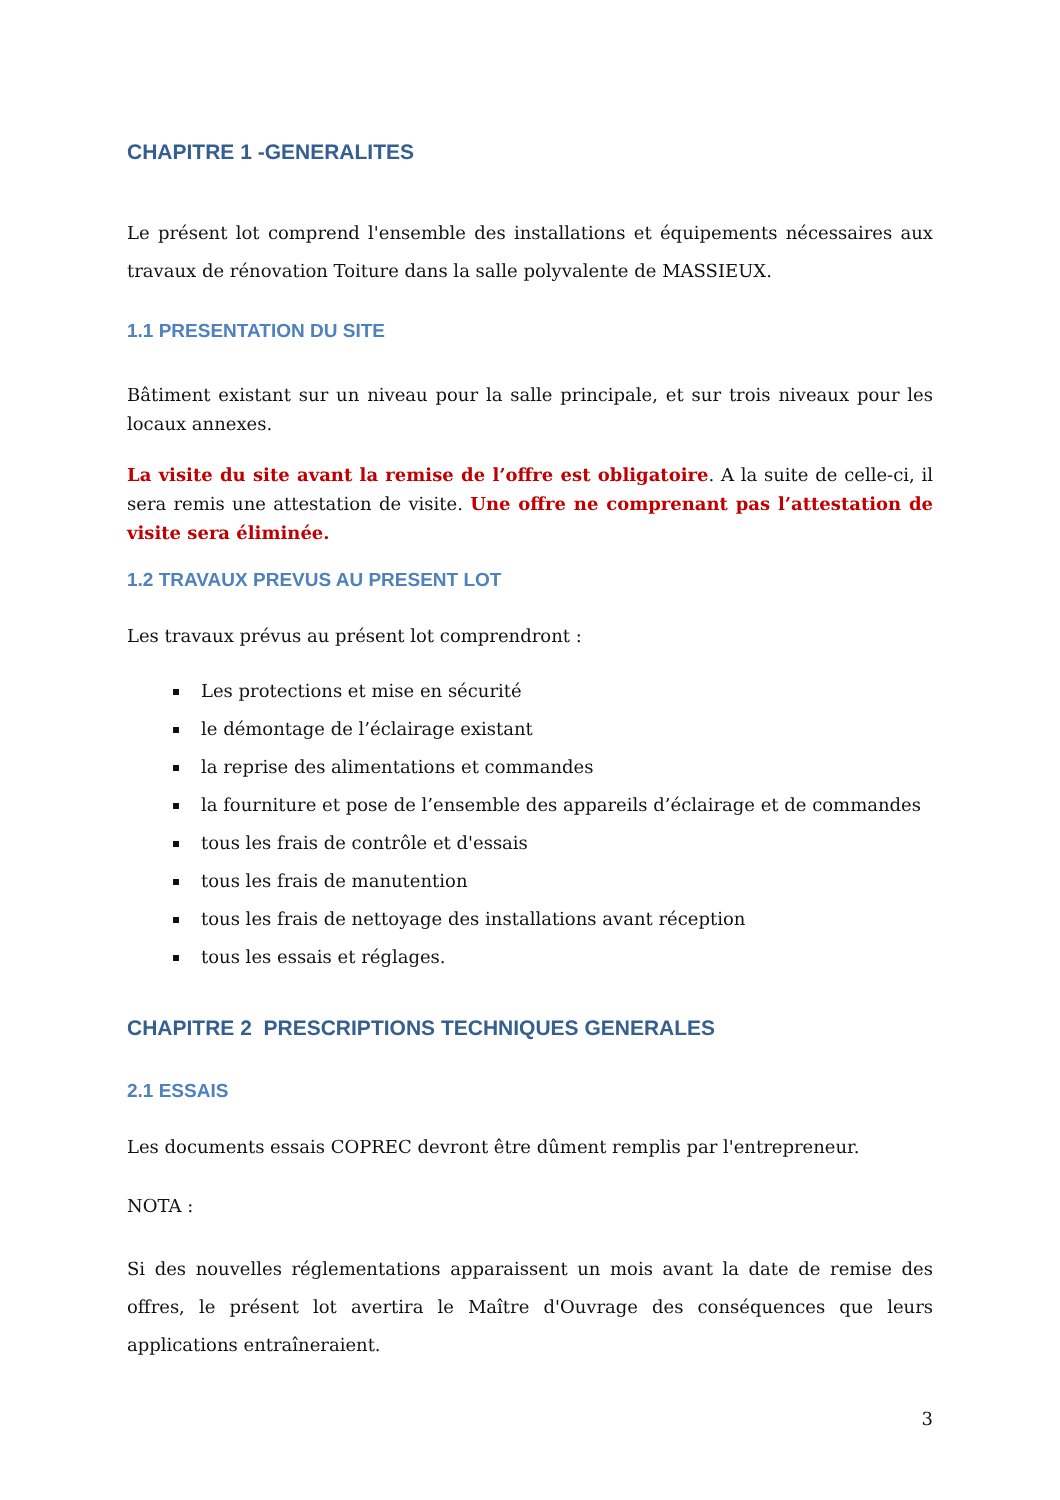CHAPITRE 1 -GENERALITES
Le présent lot comprend l'ensemble des installations et équipements nécessaires aux travaux de rénovation Toiture dans la salle polyvalente de MASSIEUX.
1.1 PRESENTATION DU SITE
Bâtiment existant sur un niveau pour la salle principale, et sur trois niveaux pour les locaux annexes.
La visite du site avant la remise de l’offre est obligatoire. A la suite de celle-ci, il sera remis une attestation de visite. Une offre ne comprenant pas l’attestation de visite sera éliminée.
1.2 TRAVAUX PREVUS AU PRESENT LOT
Les travaux prévus au présent lot comprendront :
Les protections et mise en sécurité
le démontage de l’éclairage existant
la reprise des alimentations et commandes
la fourniture et pose de l’ensemble des appareils d’éclairage et de commandes
tous les frais de contrôle et d'essais
tous les frais de manutention
tous les frais de nettoyage des installations avant réception
tous les essais et réglages.
CHAPITRE 2 PRESCRIPTIONS TECHNIQUES GENERALES
2.1 ESSAIS
Les documents essais COPREC devront être dûment remplis par l'entrepreneur.
NOTA :
Si des nouvelles réglementations apparaissent un mois avant la date de remise des offres, le présent lot avertira le Maître d'Ouvrage des conséquences que leurs applications entraîneraient.
3